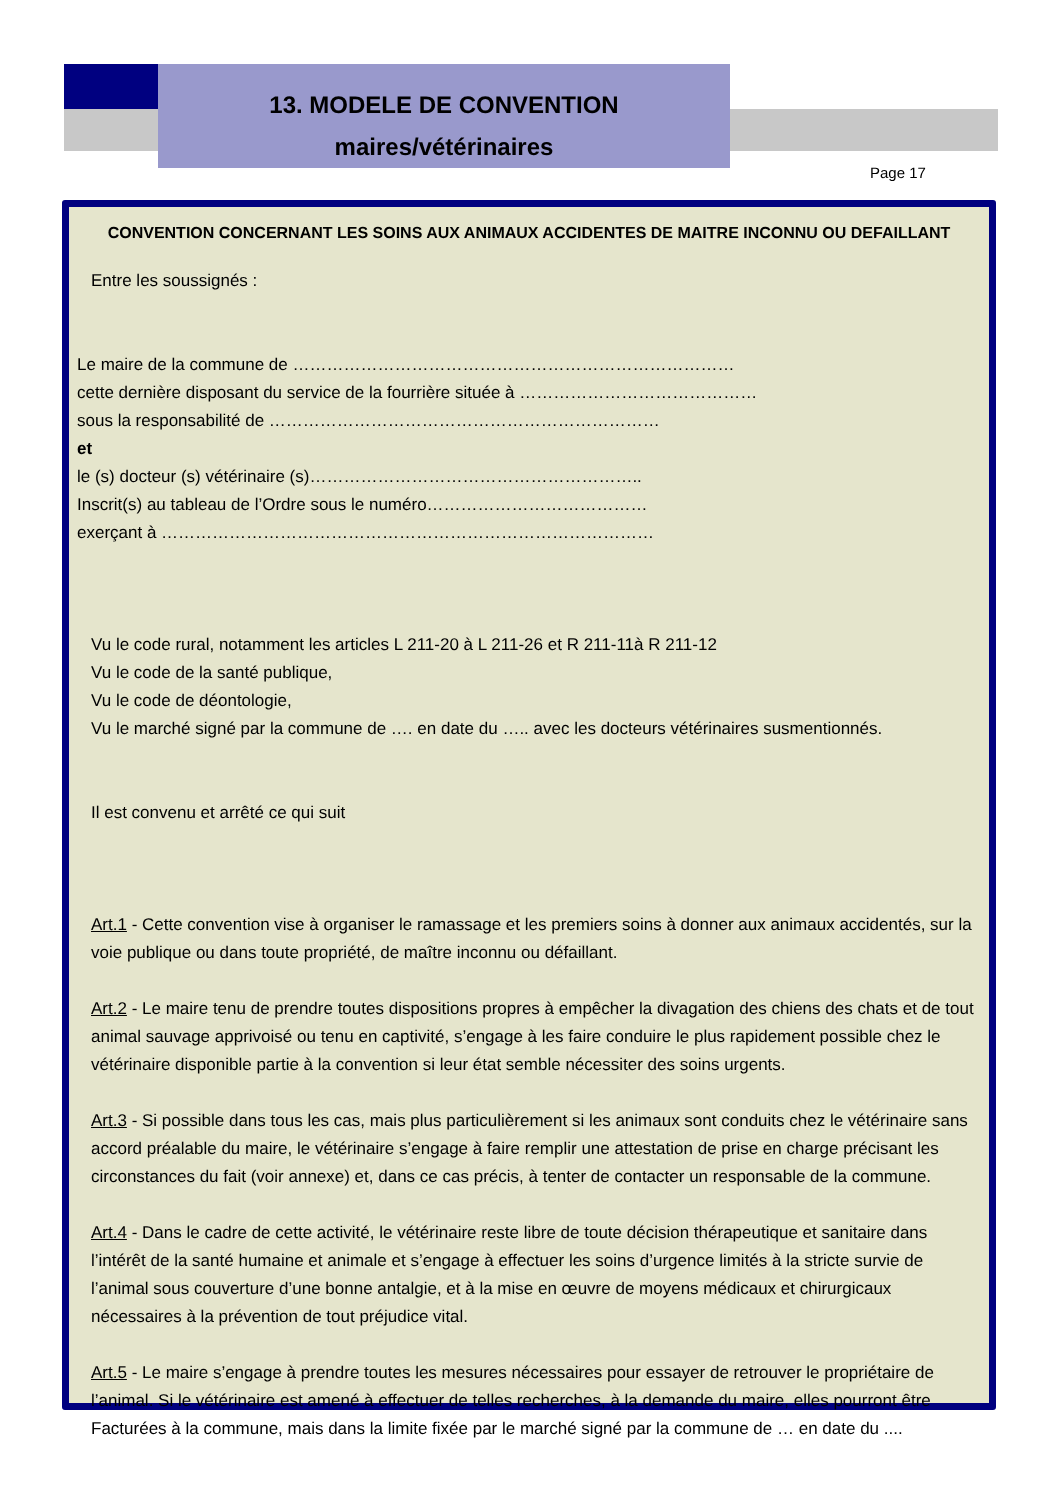13. MODELE DE CONVENTION
maires/vétérinaires
Page 17
CONVENTION CONCERNANT LES SOINS AUX ANIMAUX ACCIDENTES DE MAITRE INCONNU OU DEFAILLANT
Entre les soussignés :
Le maire de la commune de ……………………………………………………………………
cette dernière disposant du service de la fourrière située à ……………………………………
sous la responsabilité de ……………………………………………………………
et
le (s) docteur (s) vétérinaire (s)…………………………………………………..
Inscrit(s) au tableau de l’Ordre sous le numéro…………………………………
exerçant à ……………………………………………………………………………
Vu le code rural, notamment les articles L 211-20 à L 211-26 et R 211-11à R 211-12
Vu le code de la santé publique,
Vu le code de déontologie,
Vu le marché signé par la commune de …. en date du ….. avec les docteurs vétérinaires susmentionnés.
Il est convenu et arrêté ce qui suit
Art.1 - Cette convention vise à organiser le ramassage et les premiers soins à donner aux animaux accidentés, sur la voie publique ou dans toute propriété, de maître inconnu ou défaillant.
Art.2 - Le maire tenu de prendre toutes dispositions propres à empêcher la divagation des chiens des chats et de tout animal sauvage apprivoisé ou tenu en captivité, s’engage à les faire conduire le plus rapidement possible chez le vétérinaire disponible partie à la convention si leur état semble nécessiter des soins urgents.
Art.3 - Si possible dans tous les cas, mais plus particulièrement si les animaux sont conduits chez le vétérinaire sans accord préalable du maire, le vétérinaire s’engage à faire remplir une attestation de prise en charge précisant les circonstances du fait (voir annexe) et, dans ce cas précis, à tenter de contacter un responsable de la commune.
Art.4 - Dans le cadre de cette activité, le vétérinaire reste libre de toute décision thérapeutique et sanitaire dans l’intérêt de la santé humaine et animale et s’engage à effectuer les soins d’urgence limités à la stricte survie de l’animal sous couverture d’une bonne antalgie, et à la mise en œuvre de moyens médicaux et chirurgicaux nécessaires à la prévention de tout préjudice vital.
Art.5 - Le maire s’engage à prendre toutes les mesures nécessaires pour essayer de retrouver le propriétaire de l’animal. Si le vétérinaire est amené à effectuer de telles recherches, à la demande du maire, elles pourront être Facturées à la commune, mais dans la limite fixée par le marché signé par la commune de … en date du ....